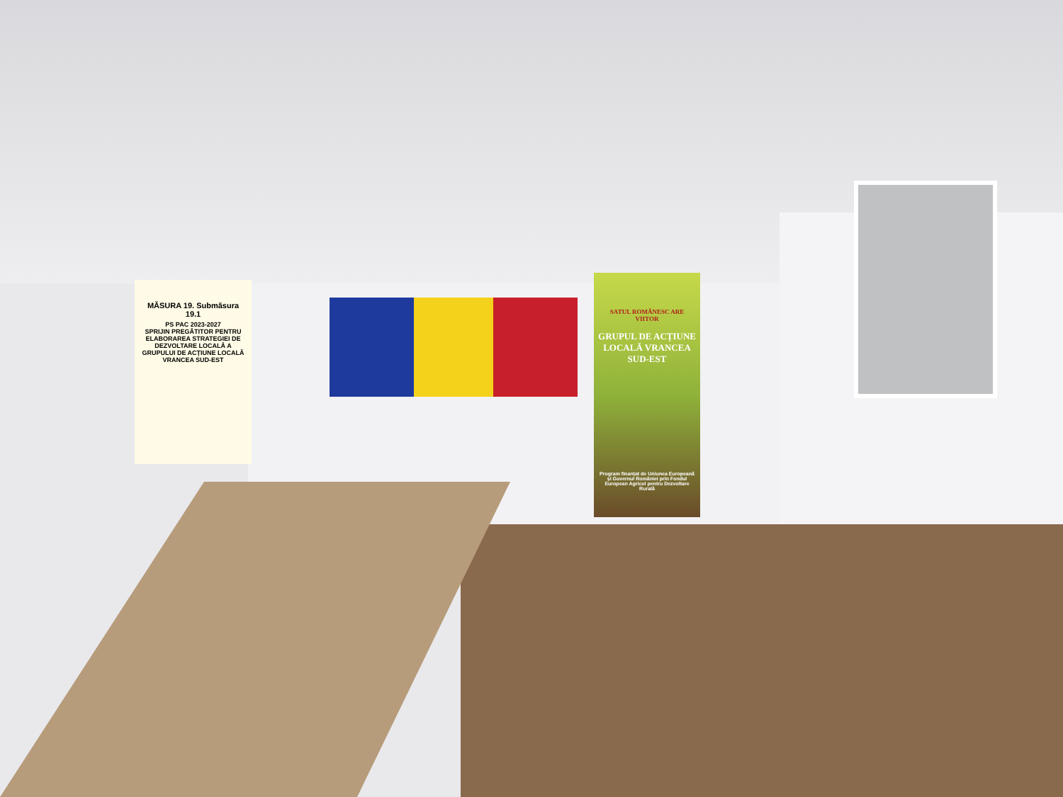MĂSURA 19. Submăsura 19.1
PS PAC 2023-2027
SPRIJIN PREGĂTITOR PENTRU ELABORAREA STRATEGIEI DE DEZVOLTARE LOCALĂ A GRUPULUI DE ACȚIUNE LOCALĂ VRANCEA SUD-EST
SATUL ROMÂNESC ARE VIITOR
GRUPUL DE ACȚIUNE LOCALĂ VRANCEA SUD-EST
Program finanțat de Uniunea Europeană și Guvernul României prin Fondul European Agricol pentru Dezvoltare Rurală